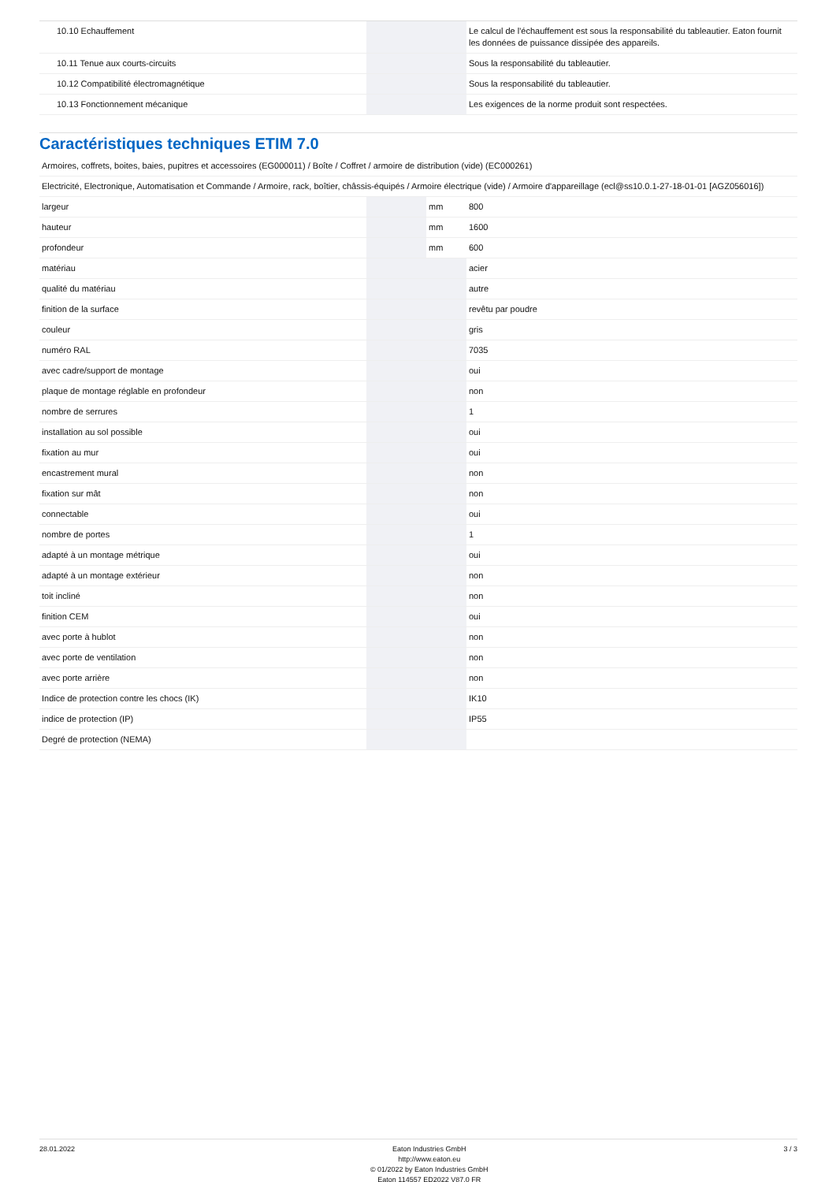| 10.10 Echauffement | | | Le calcul de l'échauffement est sous la responsabilité du tableautier. Eaton fournit les données de puissance dissipée des appareils. |
| 10.11 Tenue aux courts-circuits | | | Sous la responsabilité du tableautier. |
| 10.12 Compatibilité électromagnétique | | | Sous la responsabilité du tableautier. |
| 10.13 Fonctionnement mécanique | | | Les exigences de la norme produit sont respectées. |
Caractéristiques techniques ETIM 7.0
| Armoires, coffrets, boites, baies, pupitres et accessoires (EG000011) / Boîte / Coffret / armoire de distribution (vide) (EC000261) | | | |
| Electricité, Electronique, Automatisation et Commande / Armoire, rack, boîtier, châssis-équipés / Armoire électrique (vide) / Armoire d'appareillage (ecl@ss10.0.1-27-18-01-01 [AGZ056016]) | | | |
| largeur | | mm | 800 |
| hauteur | | mm | 1600 |
| profondeur | | mm | 600 |
| matériau | | | acier |
| qualité du matériau | | | autre |
| finition de la surface | | | revêtu par poudre |
| couleur | | | gris |
| numéro RAL | | | 7035 |
| avec cadre/support de montage | | | oui |
| plaque de montage réglable en profondeur | | | non |
| nombre de serrures | | | 1 |
| installation au sol possible | | | oui |
| fixation au mur | | | oui |
| encastrement mural | | | non |
| fixation sur mât | | | non |
| connectable | | | oui |
| nombre de portes | | | 1 |
| adapté à un montage métrique | | | oui |
| adapté à un montage extérieur | | | non |
| toit incliné | | | non |
| finition CEM | | | oui |
| avec porte à hublot | | | non |
| avec porte de ventilation | | | non |
| avec porte arrière | | | non |
| Indice de protection contre les chocs (IK) | | | IK10 |
| indice de protection (IP) | | | IP55 |
| Degré de protection (NEMA) | | | |
28.01.2022 Eaton Industries GmbH
http://www.eaton.eu
© 01/2022 by Eaton Industries GmbH
Eaton 114557 ED2022 V87.0 FR
3 / 3